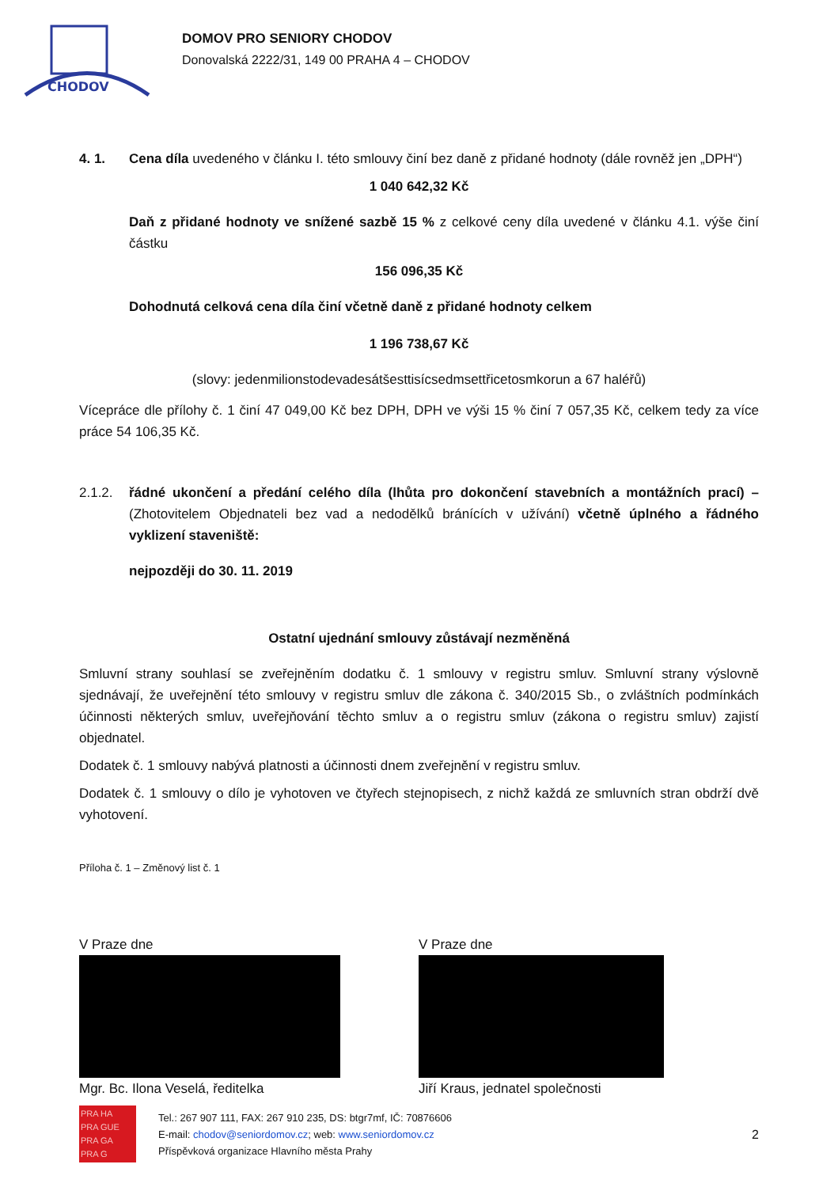CHODOV
DOMOV PRO SENIORY CHODOV
Donovalská 2222/31, 149 00 PRAHA 4 – CHODOV
4. 1. Cena díla uvedeného v článku I. této smlouvy činí bez daně z přidané hodnoty (dále rovněž jen „DPH“)
1 040 642,32 Kč
Daň z přidané hodnoty ve snížené sazbě 15 % z celkové ceny díla uvedené v článku 4.1. výše činí částku
156 096,35 Kč
Dohodnutá celková cena díla činí včetně daně z přidané hodnoty celkem
1 196 738,67 Kč
(slovy: jedenmilionstodevadesátšesttisícsedmsettřicetosmkorun a 67 haléřů)
Vícepráce dle přílohy č. 1 činí 47 049,00 Kč bez DPH, DPH ve výši 15 % činí 7 057,35 Kč, celkem tedy za více práce 54 106,35 Kč.
2.1.2. řádné ukončení a předání celého díla (lhůta pro dokončení stavebních a montážních prací) – (Zhotovitelem Objednateli bez vad a nedodělků bránících v užívání) včetně úplného a řádného vyklizení staveniště:
nejpozději do 30. 11. 2019
Ostatní ujednání smlouvy zůstávají nezměněná
Smluvní strany souhlasí se zveřejněním dodatku č. 1 smlouvy v registru smluv. Smluvní strany výslovně sjednávají, že uveřejnění této smlouvy v registru smluv dle zákona č. 340/2015 Sb., o zvláštních podmínkách účinnosti některých smluv, uveřejňování těchto smluv a o registru smluv (zákona o registru smluv) zajistí objednatel.
Dodatek č. 1 smlouvy nabývá platnosti a účinnosti dnem zveřejnění v registru smluv.
Dodatek č. 1 smlouvy o dílo je vyhotoven ve čtyřech stejnopisech, z nichž každá ze smluvních stran obdrží dvě vyhotovení.
Příloha č. 1 – Změnový list č. 1
V Praze dne
Mgr. Bc. Ilona Veselá, ředitelka
V Praze dne
Jiří Kraus, jednatel společnosti
PRA HA
PRA GUE
PRA GA
PRA G
Tel.: 267 907 111, FAX: 267 910 235, DS: btgr7mf, IČ: 70876606
E-mail: chodov@seniordomov.cz; web: www.seniordomov.cz
Příspěvková organizace Hlavního města Prahy
2